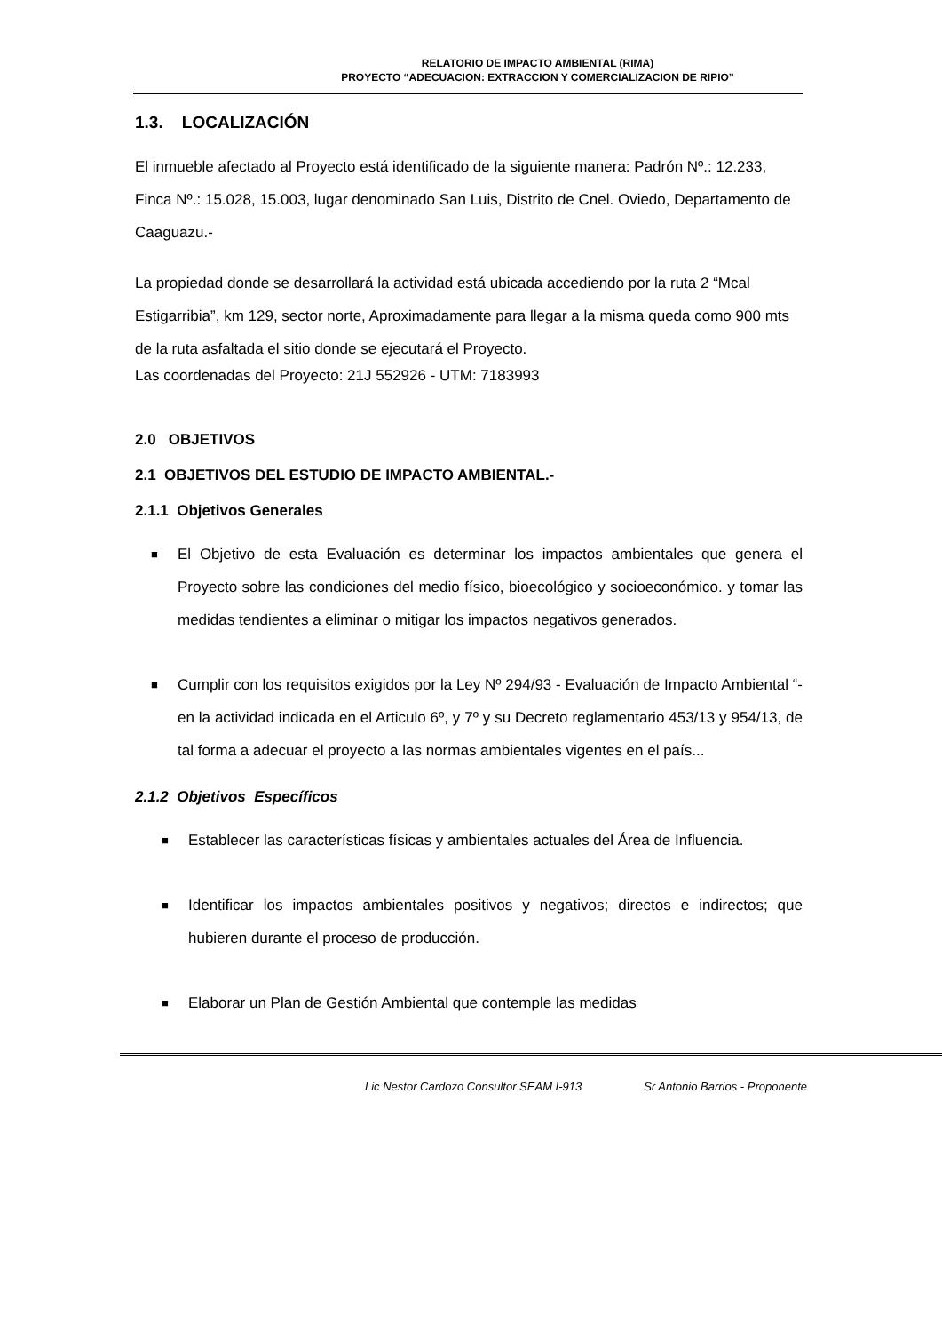RELATORIO DE IMPACTO AMBIENTAL (RIMA)
PROYECTO “ADECUACION: EXTRACCION Y COMERCIALIZACION DE RIPIO”
1.3. LOCALIZACIÓN
El inmueble afectado al Proyecto está identificado de la siguiente manera: Padrón Nº.: 12.233, Finca Nº.: 15.028, 15.003, lugar denominado San Luis, Distrito de Cnel. Oviedo, Departamento de Caaguazu.-
La propiedad donde se desarrollará la actividad está ubicada accediendo por la ruta 2 “Mcal Estigarribia”, km 129, sector norte, Aproximadamente para llegar a la misma queda como 900 mts de la ruta asfaltada el sitio donde se ejecutará el Proyecto.
Las coordenadas del Proyecto: 21J 552926 - UTM: 7183993
2.0 OBJETIVOS
2.1 OBJETIVOS DEL ESTUDIO DE IMPACTO AMBIENTAL.-
2.1.1 Objetivos Generales
■
El Objetivo de esta Evaluación es determinar los impactos ambientales que genera el Proyecto sobre las condiciones del medio físico, bioecológico y socioeconómico. y tomar las medidas tendientes a eliminar o mitigar los impactos negativos generados.
■
Cumplir con los requisitos exigidos por la Ley Nº 294/93 - Evaluación de Impacto Ambiental “- en la actividad indicada en el Articulo 6º, y 7º y su Decreto reglamentario 453/13 y 954/13, de tal forma a adecuar el proyecto a las normas ambientales vigentes en el país...
2.1.2 Objetivos Específicos
■
Establecer las características físicas y ambientales actuales del Área de Influencia.
■
Identificar los impactos ambientales positivos y negativos; directos e indirectos; que hubieren durante el proceso de producción.
■
Elaborar un Plan de Gestión Ambiental que contemple las medidas
Lic Nestor Cardozo Consultor SEAM I-913 Sr Antonio Barrios - Proponente